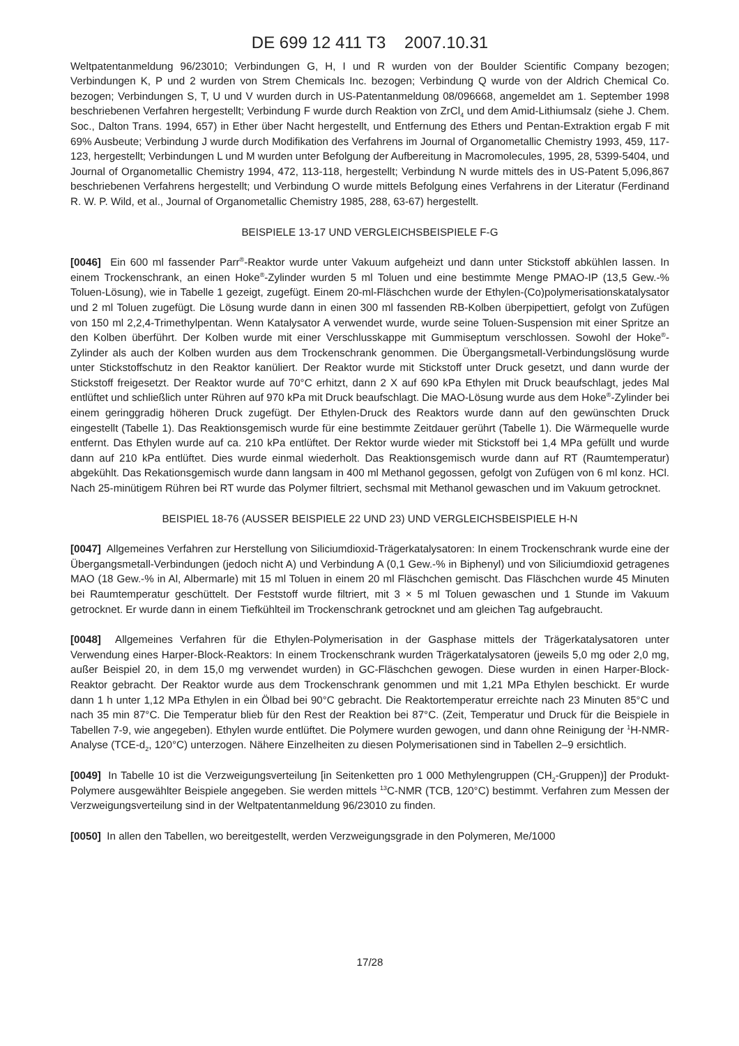DE 699 12 411 T3 2007.10.31
Weltpatentanmeldung 96/23010; Verbindungen G, H, I und R wurden von der Boulder Scientific Company bezogen; Verbindungen K, P und 2 wurden von Strem Chemicals Inc. bezogen; Verbindung Q wurde von der Aldrich Chemical Co. bezogen; Verbindungen S, T, U und V wurden durch in US-Patentanmeldung 08/096668, angemeldet am 1. September 1998 beschriebenen Verfahren hergestellt; Verbindung F wurde durch Reaktion von ZrCl<sub>4</sub> und dem Amid-Lithiumsalz (siehe J. Chem. Soc., Dalton Trans. 1994, 657) in Ether über Nacht hergestellt, und Entfernung des Ethers und Pentan-Extraktion ergab F mit 69% Ausbeute; Verbindung J wurde durch Modifikation des Verfahrens im Journal of Organometallic Chemistry 1993, 459, 117-123, hergestellt; Verbindungen L und M wurden unter Befolgung der Aufbereitung in Macromolecules, 1995, 28, 5399-5404, und Journal of Organometallic Chemistry 1994, 472, 113-118, hergestellt; Verbindung N wurde mittels des in US-Patent 5,096,867 beschriebenen Verfahrens hergestellt; und Verbindung O wurde mittels Befolgung eines Verfahrens in der Literatur (Ferdinand R. W. P. Wild, et al., Journal of Organometallic Chemistry 1985, 288, 63-67) hergestellt.
BEISPIELE 13-17 UND VERGLEICHSBEISPIELE F-G
[0046] Ein 600 ml fassender Parr<sup>®</sup>-Reaktor wurde unter Vakuum aufgeheizt und dann unter Stickstoff abkühlen lassen. In einem Trockenschrank, an einen Hoke<sup>®</sup>-Zylinder wurden 5 ml Toluen und eine bestimmte Menge PMAO-IP (13,5 Gew.-% Toluen-Lösung), wie in Tabelle 1 gezeigt, zugefügt. Einem 20-ml-Fläschchen wurde der Ethylen-(Co)polymerisationskatalysator und 2 ml Toluen zugefügt. Die Lösung wurde dann in einen 300 ml fassenden RB-Kolben überpipettiert, gefolgt von Zufügen von 150 ml 2,2,4-Trimethylpentan. Wenn Katalysator A verwendet wurde, wurde seine Toluen-Suspension mit einer Spritze an den Kolben überführt. Der Kolben wurde mit einer Verschlusskappe mit Gummiseptum verschlossen. Sowohl der Hoke<sup>®</sup>-Zylinder als auch der Kolben wurden aus dem Trockenschrank genommen. Die Übergangsmetall-Verbindungslösung wurde unter Stickstoffschutz in den Reaktor kanüliert. Der Reaktor wurde mit Stickstoff unter Druck gesetzt, und dann wurde der Stickstoff freigesetzt. Der Reaktor wurde auf 70°C erhitzt, dann 2 X auf 690 kPa Ethylen mit Druck beaufschlagt, jedes Mal entlüftet und schließlich unter Rühren auf 970 kPa mit Druck beaufschlagt. Die MAO-Lösung wurde aus dem Hoke<sup>®</sup>-Zylinder bei einem geringgradig höheren Druck zugefügt. Der Ethylen-Druck des Reaktors wurde dann auf den gewünschten Druck eingestellt (Tabelle 1). Das Reaktionsgemisch wurde für eine bestimmte Zeitdauer gerührt (Tabelle 1). Die Wärmequelle wurde entfernt. Das Ethylen wurde auf ca. 210 kPa entlüftet. Der Rektor wurde wieder mit Stickstoff bei 1,4 MPa gefüllt und wurde dann auf 210 kPa entlüftet. Dies wurde einmal wiederholt. Das Reaktionsgemisch wurde dann auf RT (Raumtemperatur) abgekühlt. Das Rekationsgemisch wurde dann langsam in 400 ml Methanol gegossen, gefolgt von Zufügen von 6 ml konz. HCl. Nach 25-minütigem Rühren bei RT wurde das Polymer filtriert, sechsmal mit Methanol gewaschen und im Vakuum getrocknet.
BEISPIEL 18-76 (AUSSER BEISPIELE 22 UND 23) UND VERGLEICHSBEISPIELE H-N
[0047] Allgemeines Verfahren zur Herstellung von Siliciumdioxid-Trägerkatalysatoren: In einem Trockenschrank wurde eine der Übergangsmetall-Verbindungen (jedoch nicht A) und Verbindung A (0,1 Gew.-% in Biphenyl) und von Siliciumdioxid getragenes MAO (18 Gew.-% in Al, Albermarle) mit 15 ml Toluen in einem 20 ml Fläschchen gemischt. Das Fläschchen wurde 45 Minuten bei Raumtemperatur geschüttelt. Der Feststoff wurde filtriert, mit 3 × 5 ml Toluen gewaschen und 1 Stunde im Vakuum getrocknet. Er wurde dann in einem Tiefkühlteil im Trockenschrank getrocknet und am gleichen Tag aufgebraucht.
[0048] Allgemeines Verfahren für die Ethylen-Polymerisation in der Gasphase mittels der Trägerkatalysatoren unter Verwendung eines Harper-Block-Reaktors: In einem Trockenschrank wurden Trägerkatalysatoren (jeweils 5,0 mg oder 2,0 mg, außer Beispiel 20, in dem 15,0 mg verwendet wurden) in GC-Fläschchen gewogen. Diese wurden in einen Harper-Block-Reaktor gebracht. Der Reaktor wurde aus dem Trockenschrank genommen und mit 1,21 MPa Ethylen beschickt. Er wurde dann 1 h unter 1,12 MPa Ethylen in ein Ölbad bei 90°C gebracht. Die Reaktortemperatur erreichte nach 23 Minuten 85°C und nach 35 min 87°C. Die Temperatur blieb für den Rest der Reaktion bei 87°C. (Zeit, Temperatur und Druck für die Beispiele in Tabellen 7-9, wie angegeben). Ethylen wurde entlüftet. Die Polymere wurden gewogen, und dann ohne Reinigung der <sup>1</sup>H-NMR-Analyse (TCE-d<sub>2</sub>, 120°C) unterzogen. Nähere Einzelheiten zu diesen Polymerisationen sind in Tabellen 2–9 ersichtlich.
[0049] In Tabelle 10 ist die Verzweigungsverteilung [in Seitenketten pro 1 000 Methylengruppen (CH<sub>2</sub>-Gruppen)] der Produkt-Polymere ausgewählter Beispiele angegeben. Sie werden mittels <sup>13</sup>C-NMR (TCB, 120°C) bestimmt. Verfahren zum Messen der Verzweigungsverteilung sind in der Weltpatentanmeldung 96/23010 zu finden.
[0050] In allen den Tabellen, wo bereitgestellt, werden Verzweigungsgrade in den Polymeren, Me/1000
17/28